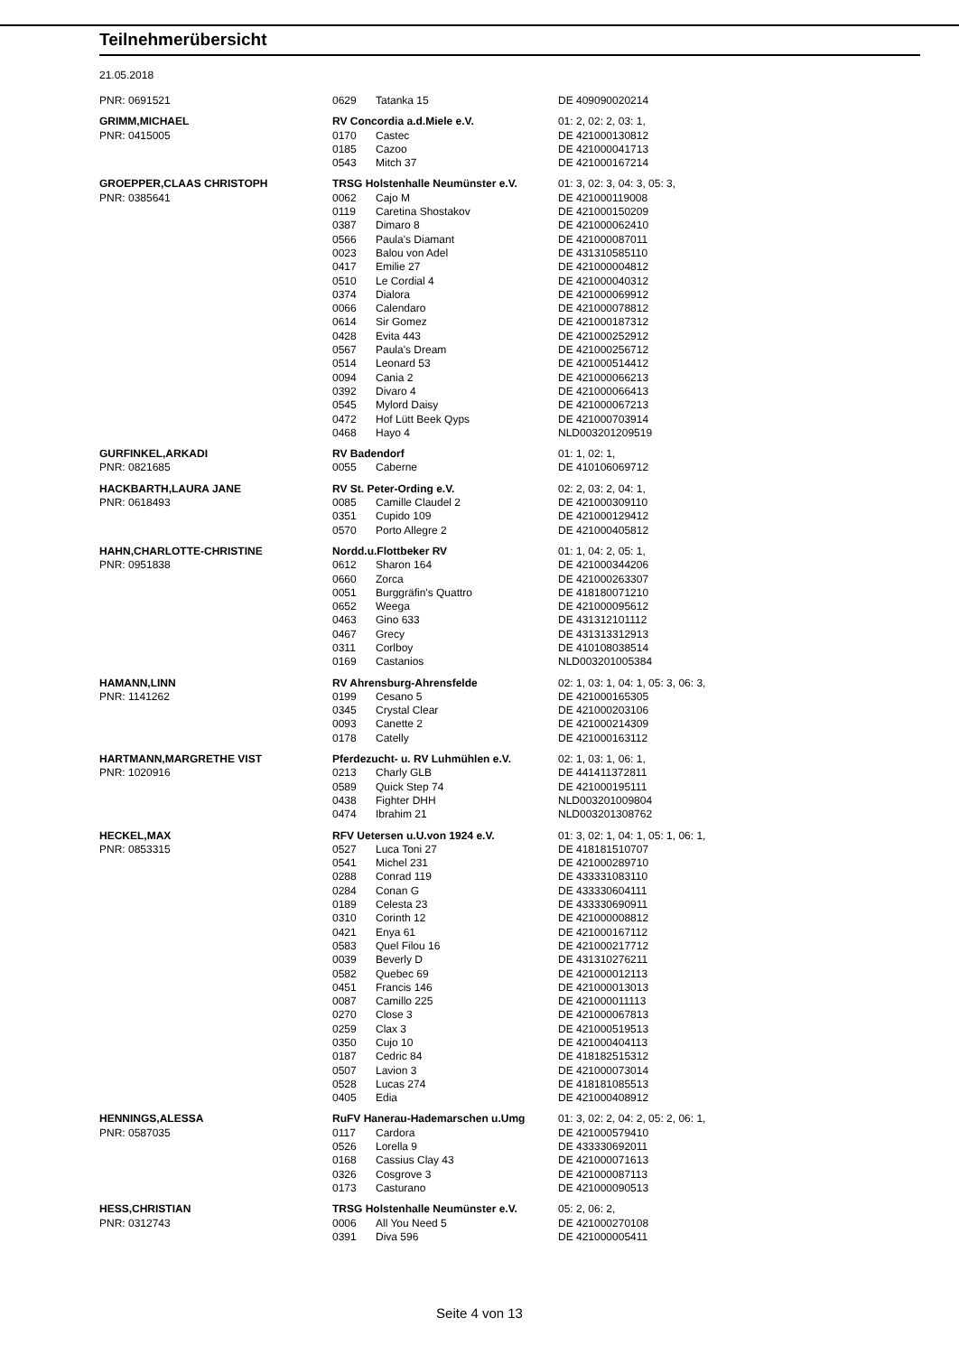Teilnehmerübersicht
21.05.2018
| PNR: 0691521 | 0629 | Tatanka 15 | DE 409090020214 |
| GRIMM,MICHAEL | RV Concordia a.d.Miele e.V. | | 01: 2, 02: 2, 03: 1, |
| PNR: 0415005 | 0170 | Castec | DE 421000130812 |
| | 0185 | Cazoo | DE 421000041713 |
| | 0543 | Mitch 37 | DE 421000167214 |
| GROEPPER,CLAAS CHRISTOPH | TRSG Holstenhalle Neumünster e.V. | | 01: 3, 02: 3, 04: 3, 05: 3, |
| PNR: 0385641 | 0062 | Cajo M | DE 421000119008 |
| | 0119 | Caretina Shostakov | DE 421000150209 |
| | 0387 | Dimaro 8 | DE 421000062410 |
| | 0566 | Paula's Diamant | DE 421000087011 |
| | 0023 | Balou von Adel | DE 431310585110 |
| | 0417 | Emilie 27 | DE 421000004812 |
| | 0510 | Le Cordial 4 | DE 421000040312 |
| | 0374 | Dialora | DE 421000069912 |
| | 0066 | Calendaro | DE 421000078812 |
| | 0614 | Sir Gomez | DE 421000187312 |
| | 0428 | Evita 443 | DE 421000252912 |
| | 0567 | Paula's Dream | DE 421000256712 |
| | 0514 | Leonard 53 | DE 421000514412 |
| | 0094 | Cania 2 | DE 421000066213 |
| | 0392 | Divaro 4 | DE 421000066413 |
| | 0545 | Mylord Daisy | DE 421000067213 |
| | 0472 | Hof Lütt Beek Qyps | DE 421000703914 |
| | 0468 | Hayo 4 | NLD003201209519 |
| GURFINKEL,ARKADI | RV Badendorf | | 01: 1, 02: 1, |
| PNR: 0821685 | 0055 | Caberne | DE 410106069712 |
| HACKBARTH,LAURA JANE | RV St. Peter-Ording e.V. | | 02: 2, 03: 2, 04: 1, |
| PNR: 0618493 | 0085 | Camille Claudel 2 | DE 421000309110 |
| | 0351 | Cupido 109 | DE 421000129412 |
| | 0570 | Porto Allegre 2 | DE 421000405812 |
| HAHN,CHARLOTTE-CHRISTINE | Nordd.u.Flottbeker RV | | 01: 1, 04: 2, 05: 1, |
| PNR: 0951838 | 0612 | Sharon 164 | DE 421000344206 |
| | 0660 | Zorca | DE 421000263307 |
| | 0051 | Burggräfin's Quattro | DE 418180071210 |
| | 0652 | Weega | DE 421000095612 |
| | 0463 | Gino 633 | DE 431312101112 |
| | 0467 | Grecy | DE 431313312913 |
| | 0311 | Corlboy | DE 410108038514 |
| | 0169 | Castanios | NLD003201005384 |
| HAMANN,LINN | RV Ahrensburg-Ahrensfelde | | 02: 1, 03: 1, 04: 1, 05: 3, 06: 3, |
| PNR: 1141262 | 0199 | Cesano 5 | DE 421000165305 |
| | 0345 | Crystal Clear | DE 421000203106 |
| | 0093 | Canette 2 | DE 421000214309 |
| | 0178 | Catelly | DE 421000163112 |
| HARTMANN,MARGRETHE VIST | Pferdezucht- u. RV Luhmühlen e.V. | | 02: 1, 03: 1, 06: 1, |
| PNR: 1020916 | 0213 | Charly GLB | DE 441411372811 |
| | 0589 | Quick Step 74 | DE 421000195111 |
| | 0438 | Fighter DHH | NLD003201009804 |
| | 0474 | Ibrahim 21 | NLD003201308762 |
| HECKEL,MAX | RFV Uetersen u.U.von 1924 e.V. | | 01: 3, 02: 1, 04: 1, 05: 1, 06: 1, |
| PNR: 0853315 | 0527 | Luca Toni 27 | DE 418181510707 |
| | 0541 | Michel 231 | DE 421000289710 |
| | 0288 | Conrad 119 | DE 433331083110 |
| | 0284 | Conan G | DE 433330604111 |
| | 0189 | Celesta 23 | DE 433330690911 |
| | 0310 | Corinth 12 | DE 421000008812 |
| | 0421 | Enya 61 | DE 421000167112 |
| | 0583 | Quel Filou 16 | DE 421000217712 |
| | 0039 | Beverly D | DE 431310276211 |
| | 0582 | Quebec 69 | DE 421000012113 |
| | 0451 | Francis 146 | DE 421000013013 |
| | 0087 | Camillo 225 | DE 421000011113 |
| | 0270 | Close 3 | DE 421000067813 |
| | 0259 | Clax 3 | DE 421000519513 |
| | 0350 | Cujo 10 | DE 421000404113 |
| | 0187 | Cedric 84 | DE 418182515312 |
| | 0507 | Lavion 3 | DE 421000073014 |
| | 0528 | Lucas 274 | DE 418181085513 |
| | 0405 | Edia | DE 421000408912 |
| HENNINGS,ALESSA | RuFV Hanerau-Hademarschen u.Umg | | 01: 3, 02: 2, 04: 2, 05: 2, 06: 1, |
| PNR: 0587035 | 0117 | Cardora | DE 421000579410 |
| | 0526 | Lorella 9 | DE 433330692011 |
| | 0168 | Cassius Clay 43 | DE 421000071613 |
| | 0326 | Cosgrove 3 | DE 421000087113 |
| | 0173 | Casturano | DE 421000090513 |
| HESS,CHRISTIAN | TRSG Holstenhalle Neumünster e.V. | | 05: 2, 06: 2, |
| PNR: 0312743 | 0006 | All You Need 5 | DE 421000270108 |
| | 0391 | Diva 596 | DE 421000005411 |
Seite 4 von 13